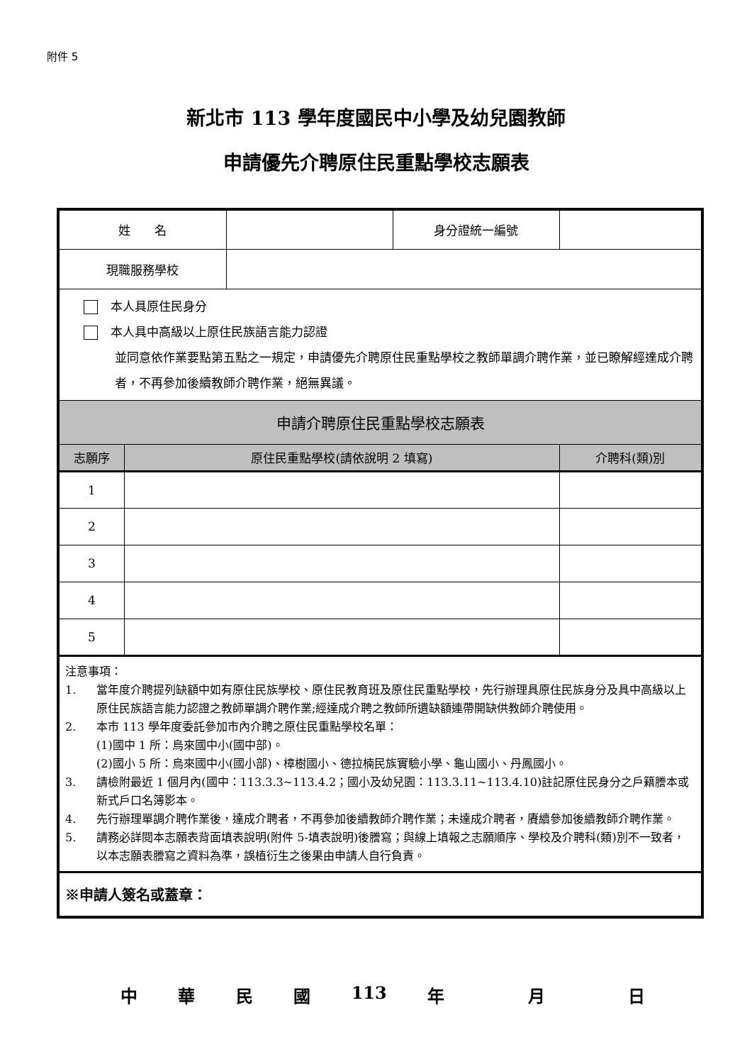附件 5
新北市 113 學年度國民中小學及幼兒園教師
申請優先介聘原住民重點學校志願表
| 姓 名 | | | 身分證統一編號 | |
| 現職服務學校 | | | | |
| 本人具原住民身分 本人具中高級以上原住民族語言能力認證 並同意依作業要點第五點之一規定，申請優先介聘原住民重點學校之教師單調介聘作業，並已瞭解經達成介聘者，不再參加後續教師介聘作業，絕無異議。 | | | | |
| 申請介聘原住民重點學校志願表 | | | | |
| 志願序 | 原住民重點學校(請依說明 2 填寫) | | | 介聘科(類)別 |
| 1 | | | | |
| 2 | | | | |
| 3 | | | | |
| 4 | | | | |
| 5 | | | | |
| 注意事項： 1. 當年度介聘提列缺額中如有原住民族學校、原住民教育班及原住民重點學校，先行辦理具原住民族身分及具中高級以上原住民族語言能力認證之教師單調介聘作業;經達成介聘之教師所遺缺額連帶開缺供教師介聘使用。 2. 本市 113 學年度委託參加市內介聘之原住民重點學校名單： (1)國中 1 所：烏來國中小(國中部)。 (2)國小 5 所：烏來國中小(國小部)、樟樹國小、德拉楠民族實驗小學、龜山國小、丹鳳國小。 3. 請檢附最近 1 個月內(國中：113.3.3~113.4.2；國小及幼兒園：113.3.11~113.4.10)註記原住民身分之戶籍謄本或新式戶口名簿影本。 4. 先行辦理單調介聘作業後，達成介聘者，不再參加後續教師介聘作業；未達成介聘者，賡續參加後續教師介聘作業。 5. 請務必詳閱本志願表背面填表說明(附件 5-填表說明)後謄寫；與線上填報之志願順序、學校及介聘科(類)別不一致者，以本志願表謄寫之資料為準，誤植衍生之後果由申請人自行負責。 | | | | |
| ※申請人簽名或蓋章： | | | | |
中華民國 113 年 月 日